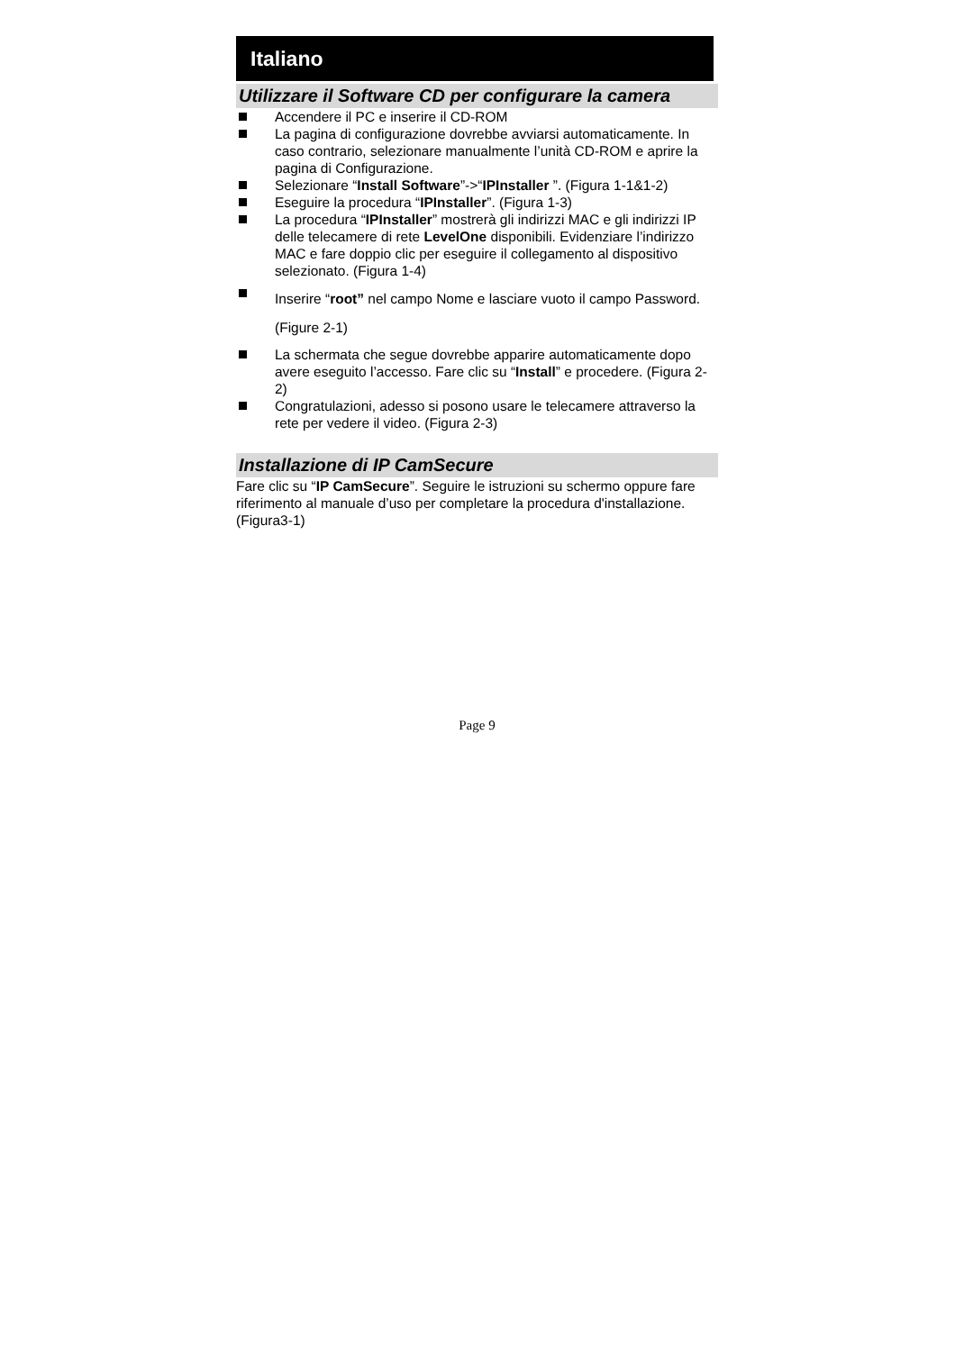Italiano
Utilizzare il Software CD per configurare la camera
Accendere il PC e inserire il CD-ROM
La pagina di configurazione dovrebbe avviarsi automaticamente. In caso contrario, selezionare manualmente l’unità CD-ROM e aprire la pagina di Configurazione.
Selezionare “Install Software”->“IPInstaller ”. (Figura 1-1&1-2)
Eseguire la procedura “IPInstaller”. (Figura 1-3)
La procedura “IPInstaller” mostrerà gli indirizzi MAC e gli indirizzi IP delle telecamere di rete LevelOne disponibili. Evidenziare l’indirizzo MAC e fare doppio clic per eseguire il collegamento al dispositivo selezionato. (Figura 1-4)
Inserire “root” nel campo Nome e lasciare vuoto il campo Password.(Figure 2-1)
La schermata che segue dovrebbe apparire automaticamente dopo avere eseguito l’accesso. Fare clic su “Install” e procedere. (Figura 2-2)
Congratulazioni, adesso si posono usare le telecamere attraverso la rete per vedere il video. (Figura 2-3)
Installazione di IP CamSecure
Fare clic su “IP CamSecure”. Seguire le istruzioni su schermo oppure fare riferimento al manuale d’uso per completare la procedura d'installazione. (Figura3-1)
Page 9